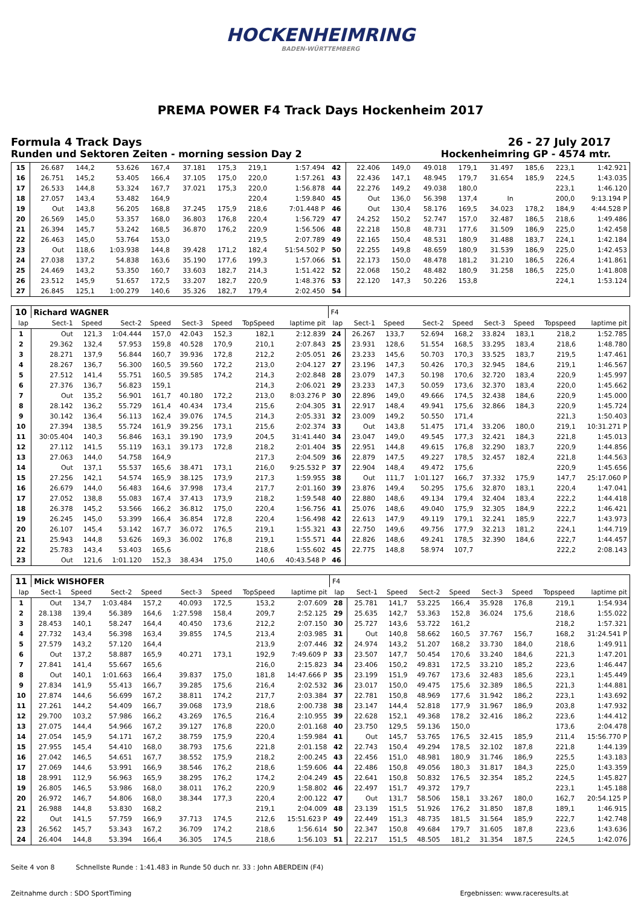HOCKENHEIMRING
BADEN-WÜRTTEMBERG
PREMA POWER F4 Track Days Hockenheim 2017
Formula 4 Track Days 26 - 27 July 2017
Runden und Sektoren Zeiten - morning session Day 2 Hockenheimring GP - 4574 mtr.
| 15 | 26.687 | 144,2 | 53.626 | 167,4 | 37.181 | 175,3 | 219,1 | 1:57.494 | 42 | 22.406 | 149,0 | 49.018 | 179,1 | 31.497 | 185,6 | 223,1 | 1:42.921 |
| 16 | 26.751 | 145,2 | 53.405 | 166,4 | 37.105 | 175,0 | 220,0 | 1:57.261 | 43 | 22.436 | 147,1 | 48.945 | 179,7 | 31.654 | 185,9 | 224,5 | 1:43.035 |
| 17 | 26.533 | 144,8 | 53.324 | 167,7 | 37.021 | 175,3 | 220,0 | 1:56.878 | 44 | 22.276 | 149,2 | 49.038 | 180,0 | | | 223,1 | 1:46.120 |
| 18 | 27.057 | 143,4 | 53.482 | 164,9 | | | 220,4 | 1:59.840 | 45 | Out | 136,0 | 56.398 | 137,4 | In | | 200,0 | 9:13.194 P |
| 19 | Out | 143,8 | 56.205 | 168,8 | 37.245 | 175,9 | 218,6 | 7:01.448 P | 46 | Out | 130,4 | 58.176 | 169,5 | 34.023 | 178,2 | 184,9 | 4:44.528 P |
| 20 | 26.569 | 145,0 | 53.357 | 168,0 | 36.803 | 176,8 | 220,4 | 1:56.729 | 47 | 24.252 | 150,2 | 52.747 | 157,0 | 32.487 | 186,5 | 218,6 | 1:49.486 |
| 21 | 26.394 | 145,7 | 53.242 | 168,5 | 36.870 | 176,2 | 220,9 | 1:56.506 | 48 | 22.218 | 150,8 | 48.731 | 177,6 | 31.509 | 186,9 | 225,0 | 1:42.458 |
| 22 | 26.463 | 145,0 | 53.764 | 153,0 | | | 219,5 | 2:07.789 | 49 | 22.165 | 150,4 | 48.531 | 180,9 | 31.488 | 183,7 | 224,1 | 1:42.184 |
| 23 | Out | 118,6 | 1:03.938 | 144,8 | 39.428 | 171,2 | 182,4 | 51:54.502 P | 50 | 22.255 | 149,8 | 48.659 | 180,9 | 31.539 | 186,9 | 225,0 | 1:42.453 |
| 24 | 27.038 | 137,2 | 54.838 | 163,6 | 35.190 | 177,6 | 199,3 | 1:57.066 | 51 | 22.173 | 150,0 | 48.478 | 181,2 | 31.210 | 186,5 | 226,4 | 1:41.861 |
| 25 | 24.469 | 143,2 | 53.350 | 160,7 | 33.603 | 182,7 | 214,3 | 1:51.422 | 52 | 22.068 | 150,2 | 48.482 | 180,9 | 31.258 | 186,5 | 225,0 | 1:41.808 |
| 26 | 23.512 | 145,9 | 51.657 | 172,5 | 33.207 | 182,7 | 220,9 | 1:48.376 | 53 | 22.120 | 147,3 | 50.226 | 153,8 | | | 224,1 | 1:53.124 |
| 27 | 26.845 | 125,1 | 1:00.279 | 140,6 | 35.326 | 182,7 | 179,4 | 2:02.450 | 54 | | | | | | | | |
| 10 | Richard WAGNER | | | | | | | | F4 | | | | | | | | |
| lap | Sect-1 | Speed | Sect-2 | Speed | Sect-3 | Speed | TopSpeed | laptime pit | lap | Sect-1 | Speed | Sect-2 | Speed | Sect-3 | Speed | Topspeed | laptime pit |
| 1 | Out | 121,3 | 1:04.444 | 157,0 | 42.043 | 152,3 | 182,1 | 2:12.839 | 24 | 26.267 | 133,7 | 52.694 | 168,2 | 33.824 | 183,1 | 218,2 | 1:52.785 |
| 2 | 29.362 | 132,4 | 57.953 | 159,8 | 40.528 | 170,9 | 210,1 | 2:07.843 | 25 | 23.931 | 128,6 | 51.554 | 168,5 | 33.295 | 183,4 | 218,6 | 1:48.780 |
| 3 | 28.271 | 137,9 | 56.844 | 160,7 | 39.936 | 172,8 | 212,2 | 2:05.051 | 26 | 23.233 | 145,6 | 50.703 | 170,3 | 33.525 | 183,7 | 219,5 | 1:47.461 |
| 4 | 28.267 | 136,7 | 56.300 | 160,5 | 39.560 | 172,2 | 213,0 | 2:04.127 | 27 | 23.196 | 147,3 | 50.426 | 170,3 | 32.945 | 184,6 | 219,1 | 1:46.567 |
| 5 | 27.512 | 141,4 | 55.751 | 160,5 | 39.585 | 174,2 | 214,3 | 2:02.848 | 28 | 23.079 | 147,3 | 50.198 | 170,6 | 32.720 | 183,4 | 220,9 | 1:45.997 |
| 6 | 27.376 | 136,7 | 56.823 | 159,1 | | | 214,3 | 2:06.021 | 29 | 23.233 | 147,3 | 50.059 | 173,6 | 32.370 | 183,4 | 220,0 | 1:45.662 |
| 7 | Out | 135,2 | 56.901 | 161,7 | 40.180 | 172,2 | 213,0 | 8:03.276 P | 30 | 22.896 | 149,0 | 49.666 | 174,5 | 32.438 | 184,6 | 220,9 | 1:45.000 |
| 8 | 28.142 | 136,2 | 55.729 | 161,4 | 40.434 | 173,4 | 215,6 | 2:04.305 | 31 | 22.917 | 148,4 | 49.941 | 175,6 | 32.866 | 184,3 | 220,9 | 1:45.724 |
| 9 | 30.142 | 136,4 | 56.113 | 162,4 | 39.076 | 174,5 | 214,3 | 2:05.331 | 32 | 23.009 | 149,2 | 50.550 | 171,4 | | | 221,3 | 1:50.403 |
| 10 | 27.394 | 138,5 | 55.724 | 161,9 | 39.256 | 173,1 | 215,6 | 2:02.374 | 33 | Out | 143,8 | 51.475 | 171,4 | 33.206 | 180,0 | 219,1 | 10:31.271 P |
| 11 | 30:05.404 | 140,3 | 56.846 | 163,1 | 39.190 | 173,9 | 204,5 | 31:41.440 | 34 | 23.047 | 149,0 | 49.545 | 177,3 | 32.421 | 184,3 | 221,8 | 1:45.013 |
| 12 | 27.112 | 141,5 | 55.119 | 163,1 | 39.173 | 172,8 | 218,2 | 2:01.404 | 35 | 22.951 | 144,8 | 49.615 | 176,8 | 32.290 | 183,7 | 220,9 | 1:44.856 |
| 13 | 27.063 | 144,0 | 54.758 | 164,9 | | | 217,3 | 2:04.509 | 36 | 22.879 | 147,5 | 49.227 | 178,5 | 32.457 | 182,4 | 221,8 | 1:44.563 |
| 14 | Out | 137,1 | 55.537 | 165,6 | 38.471 | 173,1 | 216,0 | 9:25.532 P | 37 | 22.904 | 148,4 | 49.472 | 175,6 | | | 220,9 | 1:45.656 |
| 15 | 27.256 | 142,1 | 54.574 | 165,9 | 38.125 | 173,9 | 217,3 | 1:59.955 | 38 | Out | 111,7 | 1:01.127 | 166,7 | 37.332 | 175,9 | 147,7 | 25:17.060 P |
| 16 | 26.679 | 144,0 | 56.483 | 164,6 | 37.998 | 173,4 | 217,7 | 2:01.160 | 39 | 23.876 | 149,4 | 50.295 | 175,6 | 32.870 | 183,1 | 220,4 | 1:47.041 |
| 17 | 27.052 | 138,8 | 55.083 | 167,4 | 37.413 | 173,9 | 218,2 | 1:59.548 | 40 | 22.880 | 148,6 | 49.134 | 179,4 | 32.404 | 183,4 | 222,2 | 1:44.418 |
| 18 | 26.378 | 145,2 | 53.566 | 166,2 | 36.812 | 175,0 | 220,4 | 1:56.756 | 41 | 25.076 | 148,6 | 49.040 | 175,9 | 32.305 | 184,9 | 222,2 | 1:46.421 |
| 19 | 26.245 | 145,0 | 53.399 | 166,4 | 36.854 | 172,8 | 220,4 | 1:56.498 | 42 | 22.613 | 147,9 | 49.119 | 179,1 | 32.241 | 185,9 | 222,7 | 1:43.973 |
| 20 | 26.107 | 145,4 | 53.142 | 167,7 | 36.072 | 176,5 | 219,1 | 1:55.321 | 43 | 22.750 | 149,6 | 49.756 | 177,9 | 32.213 | 181,2 | 224,1 | 1:44.719 |
| 21 | 25.943 | 144,8 | 53.626 | 169,3 | 36.002 | 176,8 | 219,1 | 1:55.571 | 44 | 22.826 | 148,6 | 49.241 | 178,5 | 32.390 | 184,6 | 222,7 | 1:44.457 |
| 22 | 25.783 | 143,4 | 53.403 | 165,6 | | | 218,6 | 1:55.602 | 45 | 22.775 | 148,8 | 58.974 | 107,7 | | | 222,2 | 2:08.143 |
| 23 | Out | 121,6 | 1:01.120 | 152,3 | 38.434 | 175,0 | 140,6 | 40:43.548 P | 46 | | | | | | | | |
| 11 | Mick WISHOFER | | | | | | | | F4 | | | | | | | | |
| lap | Sect-1 | Speed | Sect-2 | Speed | Sect-3 | Speed | TopSpeed | laptime pit | lap | Sect-1 | Speed | Sect-2 | Speed | Sect-3 | Speed | Topspeed | laptime pit |
| 1 | Out | 134,7 | 1:03.484 | 157,2 | 40.093 | 172,5 | 153,2 | 2:07.609 | 28 | 25.781 | 141,7 | 53.225 | 166,4 | 35.928 | 176,8 | 219,1 | 1:54.934 |
| 2 | 28.138 | 139,4 | 56.389 | 164,6 | 1:27.598 | 158,4 | 209,7 | 2:52.125 | 29 | 25.635 | 142,7 | 53.363 | 152,8 | 36.024 | 175,6 | 218,6 | 1:55.022 |
| 3 | 28.453 | 140,1 | 58.247 | 164,4 | 40.450 | 173,6 | 212,2 | 2:07.150 | 30 | 25.727 | 143,6 | 53.722 | 161,2 | | | 218,2 | 1:57.321 |
| 4 | 27.732 | 143,4 | 56.398 | 163,4 | 39.855 | 174,5 | 213,4 | 2:03.985 | 31 | Out | 140,8 | 58.662 | 160,5 | 37.767 | 156,7 | 168,2 | 31:24.541 P |
| 5 | 27.579 | 143,2 | 57.120 | 164,4 | | | 213,9 | 2:07.446 | 32 | 24.974 | 143,2 | 51.207 | 168,2 | 33.730 | 184,0 | 218,6 | 1:49.911 |
| 6 | Out | 137,2 | 58.887 | 165,9 | 40.271 | 173,1 | 192,9 | 7:49.609 P | 33 | 23.507 | 147,7 | 50.454 | 170,6 | 33.240 | 184,6 | 221,3 | 1:47.201 |
| 7 | 27.841 | 141,4 | 55.667 | 165,6 | | | 216,0 | 2:15.823 | 34 | 23.406 | 150,2 | 49.831 | 172,5 | 33.210 | 185,2 | 223,6 | 1:46.447 |
| 8 | Out | 140,1 | 1:01.663 | 166,4 | 39.837 | 175,0 | 181,8 | 14:47.666 P | 35 | 23.199 | 151,9 | 49.767 | 173,6 | 32.483 | 185,6 | 223,1 | 1:45.449 |
| 9 | 27.834 | 141,9 | 55.413 | 166,7 | 39.285 | 175,6 | 216,4 | 2:02.532 | 36 | 23.017 | 150,0 | 49.475 | 175,6 | 32.389 | 186,5 | 221,3 | 1:44.881 |
| 10 | 27.874 | 144,6 | 56.699 | 167,2 | 38.811 | 174,2 | 217,7 | 2:03.384 | 37 | 22.781 | 150,8 | 48.969 | 177,6 | 31.942 | 186,2 | 223,1 | 1:43.692 |
| 11 | 27.261 | 144,2 | 54.409 | 166,7 | 39.068 | 173,9 | 218,6 | 2:00.738 | 38 | 23.147 | 144,4 | 52.818 | 177,9 | 31.967 | 186,9 | 203,8 | 1:47.932 |
| 12 | 29.700 | 103,2 | 57.986 | 166,2 | 43.269 | 176,5 | 216,4 | 2:10.955 | 39 | 22.628 | 152,1 | 49.368 | 178,2 | 32.416 | 186,2 | 223,6 | 1:44.412 |
| 13 | 27.075 | 144,4 | 54.966 | 167,2 | 39.127 | 176,8 | 220,0 | 2:01.168 | 40 | 23.750 | 129,5 | 59.136 | 150,0 | | | 173,6 | 2:04.478 |
| 14 | 27.054 | 145,9 | 54.171 | 167,2 | 38.759 | 175,9 | 220,4 | 1:59.984 | 41 | Out | 145,7 | 53.765 | 176,5 | 32.415 | 185,9 | 211,4 | 15:56.770 P |
| 15 | 27.955 | 145,4 | 54.410 | 168,0 | 38.793 | 175,6 | 221,8 | 2:01.158 | 42 | 22.743 | 150,4 | 49.294 | 178,5 | 32.102 | 187,8 | 221,8 | 1:44.139 |
| 16 | 27.042 | 146,5 | 54.651 | 167,7 | 38.552 | 175,9 | 218,2 | 2:00.245 | 43 | 22.456 | 151,0 | 48.981 | 180,9 | 31.746 | 186,9 | 225,5 | 1:43.183 |
| 17 | 27.069 | 144,6 | 53.991 | 166,9 | 38.546 | 176,2 | 218,6 | 1:59.606 | 44 | 22.486 | 150,8 | 49.056 | 180,3 | 31.817 | 184,3 | 225,0 | 1:43.359 |
| 18 | 28.991 | 112,9 | 56.963 | 165,9 | 38.295 | 176,2 | 174,2 | 2:04.249 | 45 | 22.641 | 150,8 | 50.832 | 176,5 | 32.354 | 185,2 | 224,5 | 1:45.827 |
| 19 | 26.805 | 146,5 | 53.986 | 168,0 | 38.011 | 176,2 | 220,9 | 1:58.802 | 46 | 22.497 | 151,7 | 49.372 | 179,7 | | | 223,1 | 1:45.188 |
| 20 | 26.972 | 146,7 | 54.806 | 168,0 | 38.344 | 177,3 | 220,4 | 2:00.122 | 47 | Out | 131,7 | 58.506 | 158,1 | 33.267 | 180,0 | 162,7 | 20:54.125 P |
| 21 | 26.988 | 144,8 | 53.830 | 168,2 | | | 219,1 | 2:04.009 | 48 | 23.139 | 151,5 | 51.926 | 176,2 | 31.850 | 187,8 | 189,1 | 1:46.915 |
| 22 | Out | 141,5 | 57.759 | 166,9 | 37.713 | 174,5 | 212,6 | 15:51.623 P | 49 | 22.449 | 151,3 | 48.735 | 181,5 | 31.564 | 185,9 | 222,7 | 1:42.748 |
| 23 | 26.562 | 145,7 | 53.343 | 167,2 | 36.709 | 174,2 | 218,6 | 1:56.614 | 50 | 22.347 | 150,8 | 49.684 | 179,7 | 31.605 | 187,8 | 223,6 | 1:43.636 |
| 24 | 26.404 | 144,8 | 53.394 | 166,4 | 36.305 | 174,5 | 218,6 | 1:56.103 | 51 | 22.217 | 151,5 | 48.505 | 181,2 | 31.354 | 187,5 | 224,5 | 1:42.076 |
Seite 4 von 8 Schnellste Runde : 1:41.483 in Runde 50 duch nr. 33 : John ABERDEIN (F4)
Zeitnahme durch : SDO SportTiming Ergebnissen: www.raceresults.at